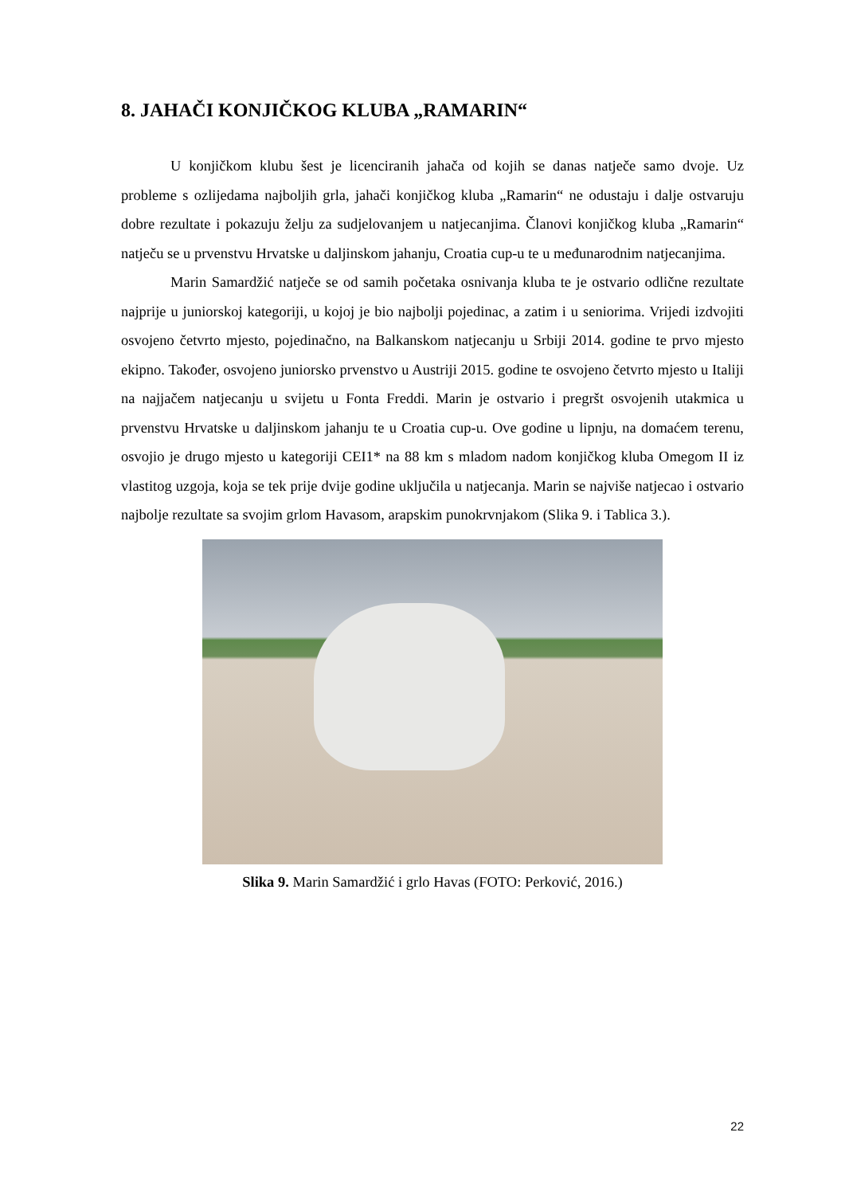8. JAHAČI KONJIČKOG KLUBA „RAMARIN“
U konjičkom klubu šest je licenciranih jahača od kojih se danas natječe samo dvoje. Uz probleme s ozlijedama najboljih grla, jahači konjičkog kluba „Ramarin“ ne odustaju i dalje ostvaruju dobre rezultate i pokazuju želju za sudjelovanjem u natjecanjima. Članovi konjičkog kluba „Ramarin“ natječu se u prvenstvu Hrvatske u daljinskom jahanju, Croatia cup-u te u međunarodnim natjecanjima.
Marin Samardžić natječe se od samih početaka osnivanja kluba te je ostvario odlične rezultate najprije u juniorskoj kategoriji, u kojoj je bio najbolji pojedinac, a zatim i u seniorima. Vrijedi izdvojiti osvojeno četvrto mjesto, pojedinačno, na Balkanskom natjecanju u Srbiji 2014. godine te prvo mjesto ekipno. Također, osvojeno juniorsko prvenstvo u Austriji 2015. godine te osvojeno četvrto mjesto u Italiji na najjačem natjecanju u svijetu u Fonta Freddi. Marin je ostvario i pregršt osvojenih utakmica u prvenstvu Hrvatske u daljinskom jahanju te u Croatia cup-u. Ove godine u lipnju, na domaćem terenu, osvojio je drugo mjesto u kategoriji CEI1* na 88 km s mladom nadom konjičkog kluba Omegom II iz vlastitog uzgoja, koja se tek prije dvije godine uključila u natjecanja. Marin se najviše natjecao i ostvario najbolje rezultate sa svojim grlom Havasom, arapskim punokrvnjakom (Slika 9. i Tablica 3.).
Slika 9. Marin Samardžić i grlo Havas (FOTO: Perković, 2016.)
22